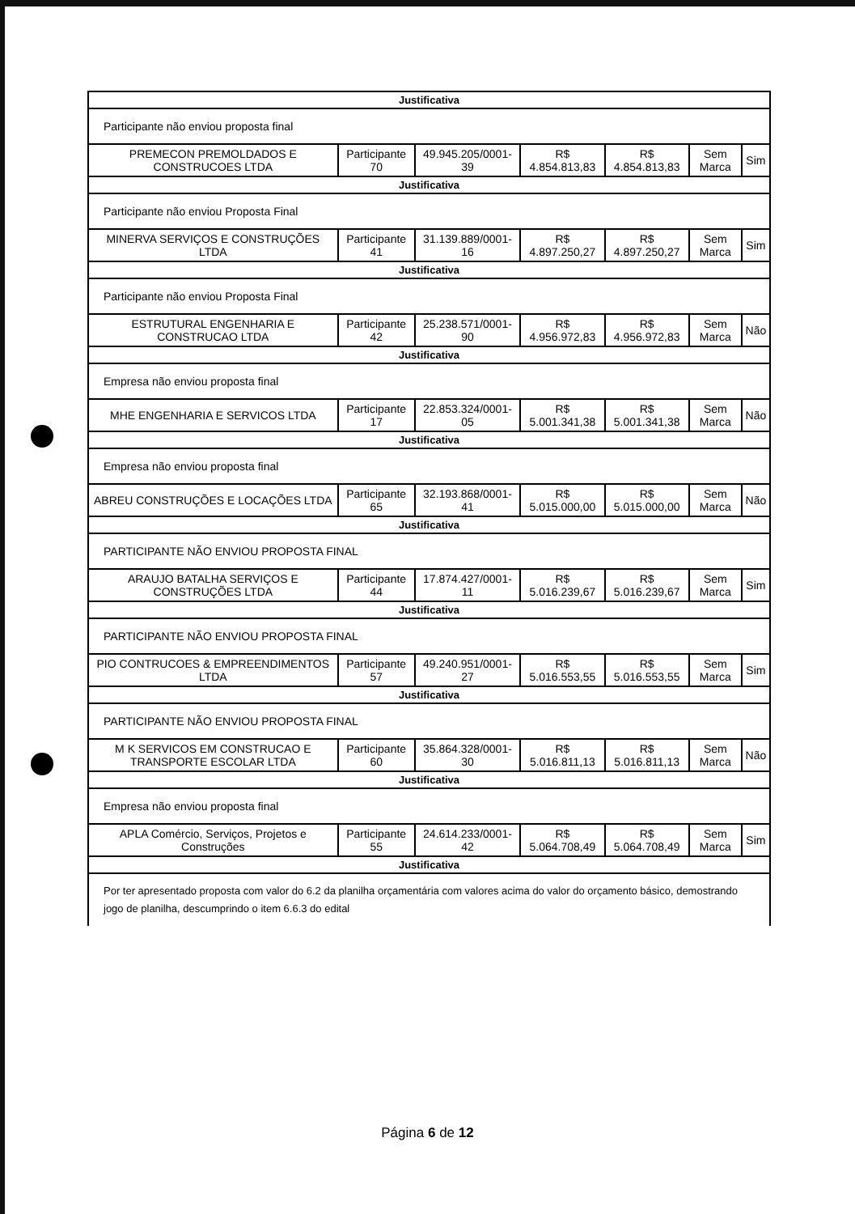| Justificativa | | | | | | |
| Participante não enviou proposta final | | | | | | |
| PREMECON PREMOLDADOS E CONSTRUCOES LTDA | Participante 70 | 49.945.205/0001-39 | R$ 4.854.813,83 | R$ 4.854.813,83 | Sem Marca | Sim |
| Justificativa | | | | | | |
| Participante não enviou Proposta Final | | | | | | |
| MINERVA SERVIÇOS E CONSTRUÇÕES LTDA | Participante 41 | 31.139.889/0001-16 | R$ 4.897.250,27 | R$ 4.897.250,27 | Sem Marca | Sim |
| Justificativa | | | | | | |
| Participante não enviou Proposta Final | | | | | | |
| ESTRUTURAL ENGENHARIA E CONSTRUCAO LTDA | Participante 42 | 25.238.571/0001-90 | R$ 4.956.972,83 | R$ 4.956.972,83 | Sem Marca | Não |
| Justificativa | | | | | | |
| Empresa não enviou proposta final | | | | | | |
| MHE ENGENHARIA E SERVICOS LTDA | Participante 17 | 22.853.324/0001-05 | R$ 5.001.341,38 | R$ 5.001.341,38 | Sem Marca | Não |
| Justificativa | | | | | | |
| Empresa não enviou proposta final | | | | | | |
| ABREU CONSTRUÇÕES E LOCAÇÕES LTDA | Participante 65 | 32.193.868/0001-41 | R$ 5.015.000,00 | R$ 5.015.000,00 | Sem Marca | Não |
| Justificativa | | | | | | |
| PARTICIPANTE NÃO ENVIOU PROPOSTA FINAL | | | | | | |
| ARAUJO BATALHA SERVIÇOS E CONSTRUÇÕES LTDA | Participante 44 | 17.874.427/0001-11 | R$ 5.016.239,67 | R$ 5.016.239,67 | Sem Marca | Sim |
| Justificativa | | | | | | |
| PARTICIPANTE NÃO ENVIOU PROPOSTA FINAL | | | | | | |
| PIO CONTRUCOES & EMPREENDIMENTOS LTDA | Participante 57 | 49.240.951/0001-27 | R$ 5.016.553,55 | R$ 5.016.553,55 | Sem Marca | Sim |
| Justificativa | | | | | | |
| PARTICIPANTE NÃO ENVIOU PROPOSTA FINAL | | | | | | |
| M K SERVICOS EM CONSTRUCAO E TRANSPORTE ESCOLAR LTDA | Participante 60 | 35.864.328/0001-30 | R$ 5.016.811,13 | R$ 5.016.811,13 | Sem Marca | Não |
| Justificativa | | | | | | |
| Empresa não enviou proposta final | | | | | | |
| APLA Comércio, Serviços, Projetos e Construções | Participante 55 | 24.614.233/0001-42 | R$ 5.064.708,49 | R$ 5.064.708,49 | Sem Marca | Sim |
| Justificativa | | | | | | |
| Por ter apresentado proposta com valor do 6.2 da planilha orçamentária com valores acima do valor do orçamento básico, demostrando jogo de planilha, descumprindo o item 6.6.3 do edital | | | | | | |
Página 6 de 12